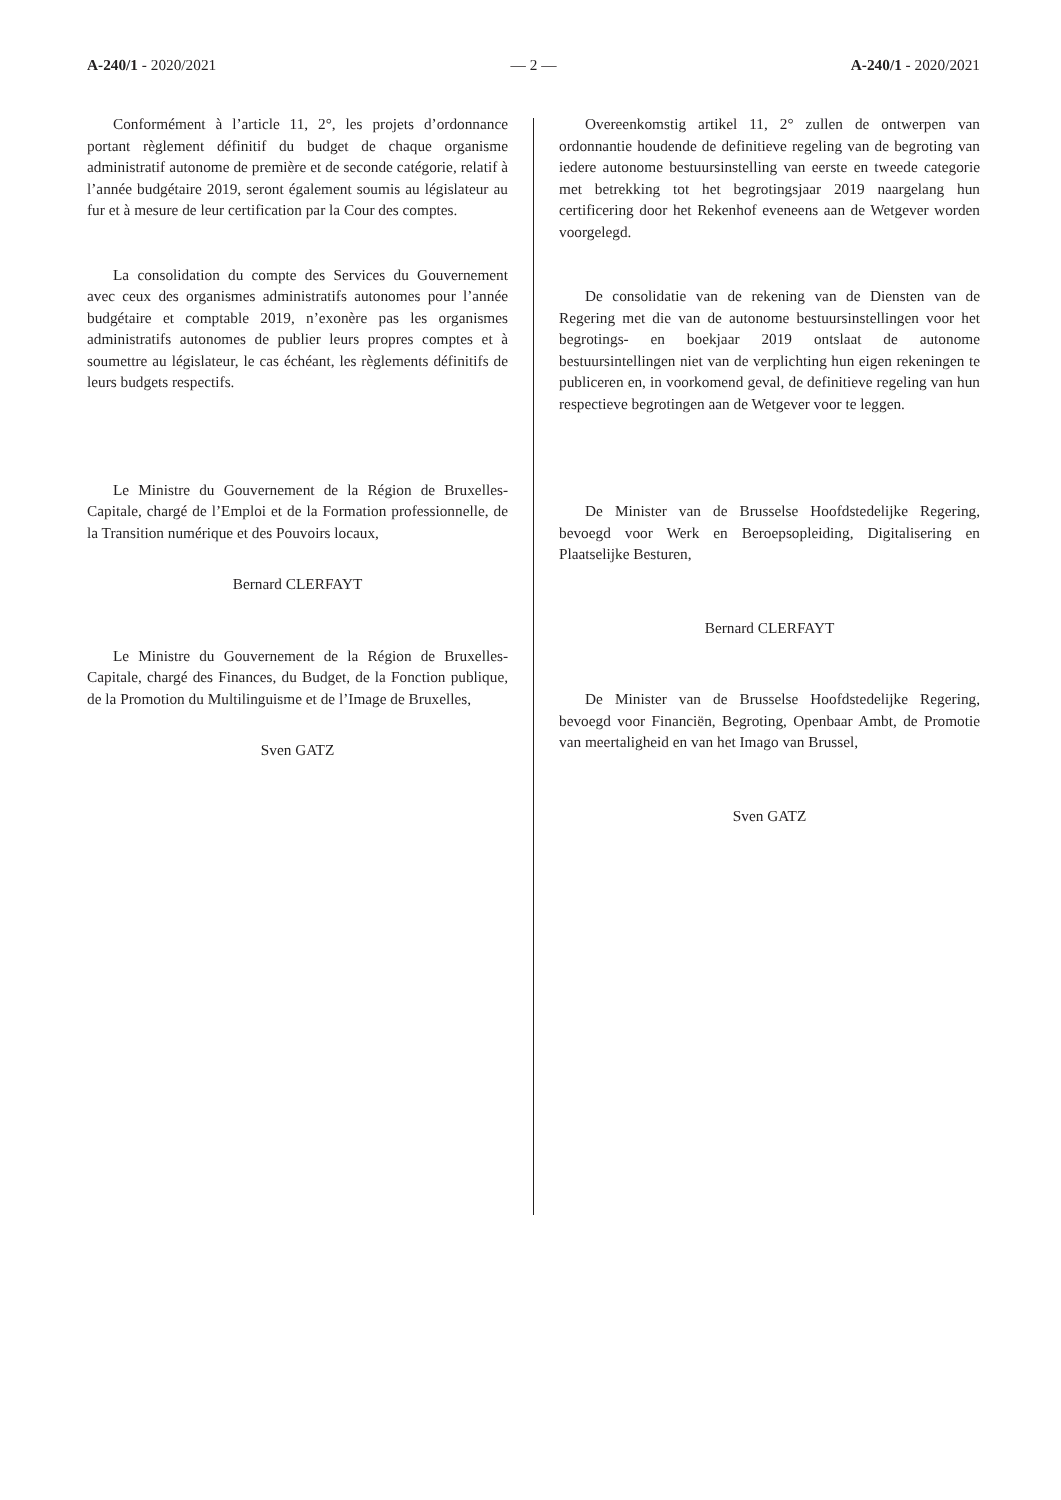A-240/1 - 2020/2021 — 2 — A-240/1 - 2020/2021
Conformément à l’article 11, 2°, les projets d’ordonnance portant règlement définitif du budget de chaque organisme administratif autonome de première et de seconde catégorie, relatif à l’année budgétaire 2019, seront également soumis au législateur au fur et à mesure de leur certification par la Cour des comptes.
La consolidation du compte des Services du Gouvernement avec ceux des organismes administratifs autonomes pour l’année budgétaire et comptable 2019, n’exonère pas les organismes administratifs autonomes de publier leurs propres comptes et à soumettre au législateur, le cas échéant, les règlements définitifs de leurs budgets respectifs.
Le Ministre du Gouvernement de la Région de Bruxelles-Capitale, chargé de l’Emploi et de la Formation professionnelle, de la Transition numérique et des Pouvoirs locaux,
Bernard CLERFAYT
Le Ministre du Gouvernement de la Région de Bruxelles-Capitale, chargé des Finances, du Budget, de la Fonction publique, de la Promotion du Multilinguisme et de l’Image de Bruxelles,
Sven GATZ
Overeenkomstig artikel 11, 2° zullen de ontwerpen van ordonnantie houdende de definitieve regeling van de begroting van iedere autonome bestuursinstelling van eerste en tweede categorie met betrekking tot het begrotingsjaar 2019 naargelang hun certificering door het Rekenhof eveneens aan de Wetgever worden voorgelegd.
De consolidatie van de rekening van de Diensten van de Regering met die van de autonome bestuursinstellingen voor het begrotings- en boekjaar 2019 ontslaat de autonome bestuursintellingen niet van de verplichting hun eigen rekeningen te publiceren en, in voorkomend geval, de definitieve regeling van hun respectieve begrotingen aan de Wetgever voor te leggen.
De Minister van de Brusselse Hoofdstedelijke Regering, bevoegd voor Werk en Beroepsopleiding, Digitalisering en Plaatselijke Besturen,
Bernard CLERFAYT
De Minister van de Brusselse Hoofdstedelijke Regering, bevoegd voor Financiën, Begroting, Openbaar Ambt, de Promotie van meertaligheid en van het Imago van Brussel,
Sven GATZ